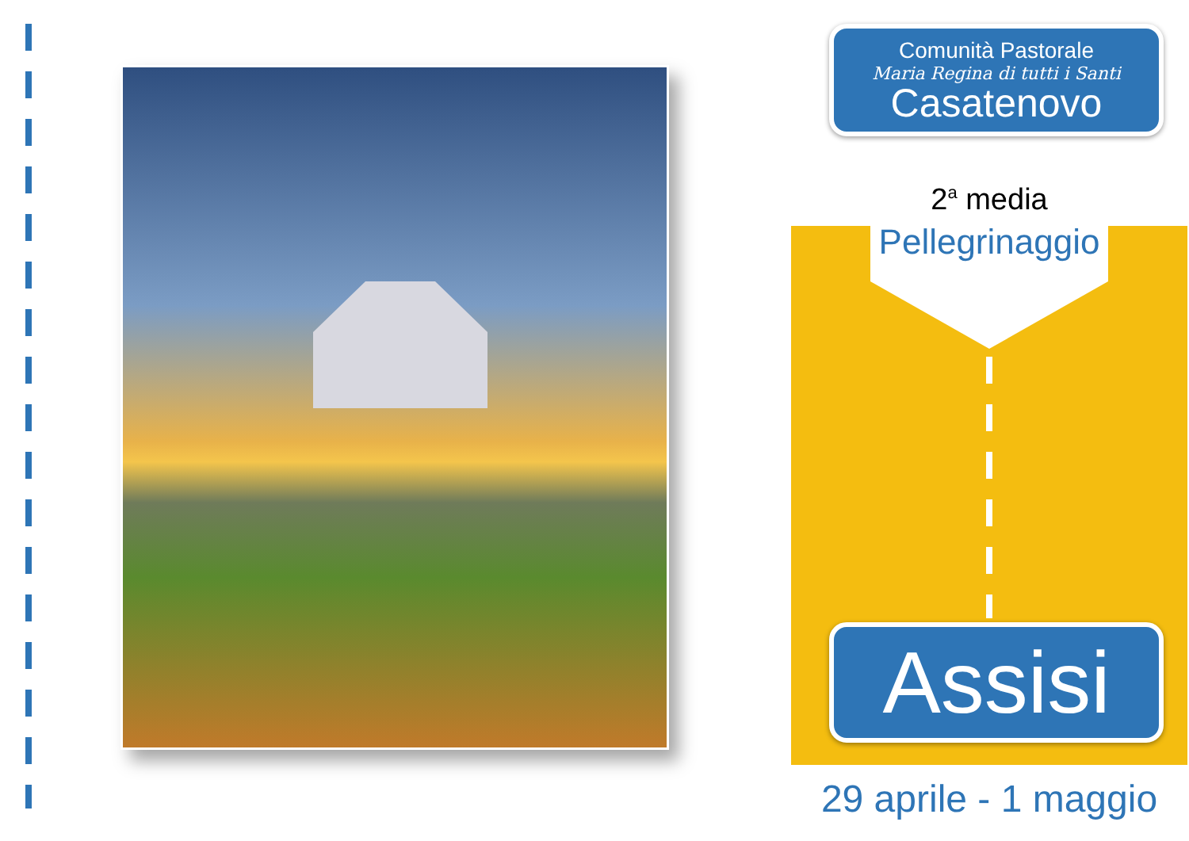Comunità Pastorale
Maria Regina di tutti i Santi
Casatenovo
2<sup>a</sup> media
Pellegrinaggio
Assisi
29 aprile - 1 maggio